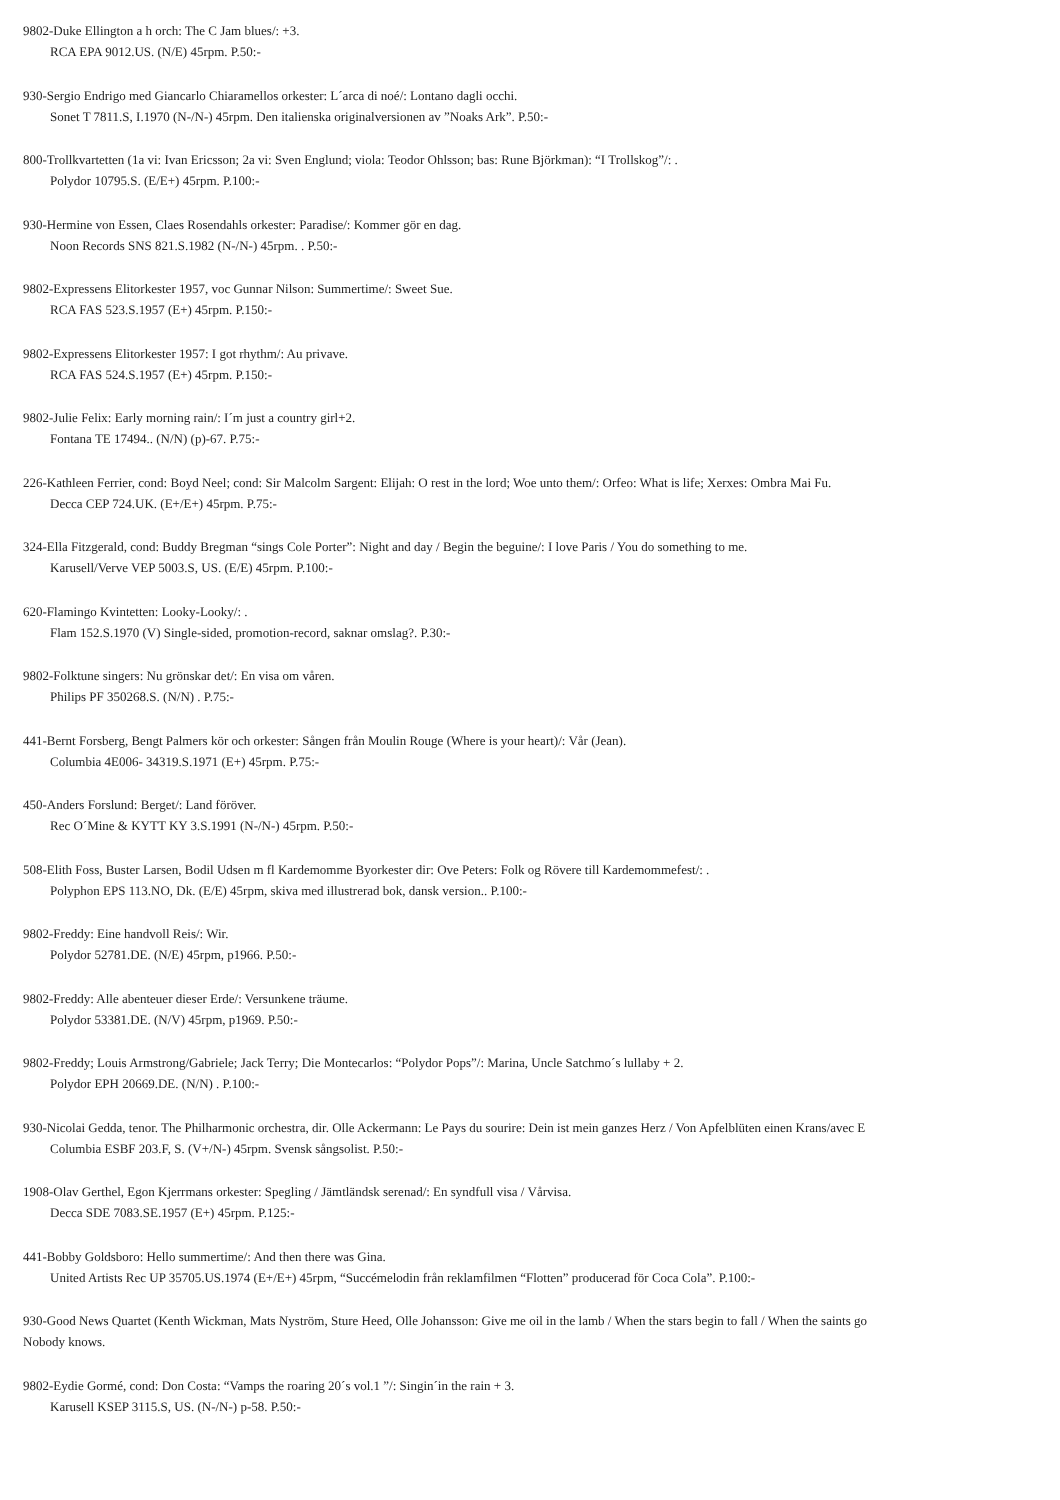9802-Duke Ellington a h orch: The C Jam blues/: +3.
RCA EPA 9012.US. (N/E) 45rpm. P.50:-
930-Sergio Endrigo med Giancarlo Chiaramellos orkester: L´arca di noé/: Lontano dagli occhi.
Sonet T 7811.S, I.1970 (N-/N-) 45rpm. Den italienska originalversionen av ”Noaks Ark”. P.50:-
800-Trollkvartetten (1a vi: Ivan Ericsson; 2a vi: Sven Englund; viola: Teodor Ohlsson; bas: Rune Björkman): “I Trollskog”/: .
Polydor 10795.S. (E/E+) 45rpm. P.100:-
930-Hermine von Essen, Claes Rosendahls orkester: Paradise/: Kommer gör en dag.
Noon Records SNS 821.S.1982 (N-/N-) 45rpm. . P.50:-
9802-Expressens Elitorkester 1957, voc Gunnar Nilson: Summertime/: Sweet Sue.
RCA FAS 523.S.1957 (E+) 45rpm. P.150:-
9802-Expressens Elitorkester 1957: I got rhythm/: Au privave.
RCA FAS 524.S.1957 (E+) 45rpm. P.150:-
9802-Julie Felix: Early morning rain/: I´m just a country girl+2.
Fontana TE 17494.. (N/N) (p)-67. P.75:-
226-Kathleen Ferrier, cond: Boyd Neel; cond: Sir Malcolm Sargent: Elijah: O rest in the lord; Woe unto them/: Orfeo: What is life; Xerxes: Ombra Mai Fu.
Decca CEP 724.UK. (E+/E+) 45rpm. P.75:-
324-Ella Fitzgerald, cond: Buddy Bregman “sings Cole Porter”: Night and day / Begin the beguine/: I love Paris / You do something to me.
Karusell/Verve VEP 5003.S, US. (E/E) 45rpm. P.100:-
620-Flamingo Kvintetten: Looky-Looky/: .
Flam 152.S.1970 (V) Single-sided, promotion-record, saknar omslag?. P.30:-
9802-Folktune singers: Nu grönskar det/: En visa om våren.
Philips PF 350268.S. (N/N) . P.75:-
441-Bernt Forsberg, Bengt Palmers kör och orkester: Sången från Moulin Rouge (Where is your heart)/: Vår (Jean).
Columbia 4E006- 34319.S.1971 (E+) 45rpm. P.75:-
450-Anders Forslund: Berget/: Land föröver.
Rec O´Mine & KYTT KY 3.S.1991 (N-/N-) 45rpm. P.50:-
508-Elith Foss, Buster Larsen, Bodil Udsen m fl Kardemomme Byorkester dir: Ove Peters: Folk og Rövere till Kardemommefest/: .
Polyphon EPS 113.NO, Dk. (E/E) 45rpm, skiva med illustrerad bok, dansk version.. P.100:-
9802-Freddy: Eine handvoll Reis/: Wir.
Polydor 52781.DE. (N/E) 45rpm, p1966. P.50:-
9802-Freddy: Alle abenteuer dieser Erde/: Versunkene träume.
Polydor 53381.DE. (N/V) 45rpm, p1969. P.50:-
9802-Freddy; Louis Armstrong/Gabriele; Jack Terry; Die Montecarlos: “Polydor Pops”/: Marina, Uncle Satchmo´s lullaby + 2.
Polydor EPH 20669.DE. (N/N) . P.100:-
930-Nicolai Gedda, tenor. The Philharmonic orchestra, dir. Olle Ackermann: Le Pays du sourire: Dein ist mein ganzes Herz / Von Apfelblüten einen Krans/avec E
Columbia ESBF 203.F, S. (V+/N-) 45rpm. Svensk sångsolist. P.50:-
1908-Olav Gerthel, Egon Kjerrmans orkester: Spegling / Jämtländsk serenad/: En syndfull visa / Vårvisa.
Decca SDE 7083.SE.1957 (E+) 45rpm. P.125:-
441-Bobby Goldsboro: Hello summertime/: And then there was Gina.
United Artists Rec UP 35705.US.1974 (E+/E+) 45rpm, “Succémelodin från reklamfilmen “Flotten” producerad för Coca Cola”. P.100:-
930-Good News Quartet (Kenth Wickman, Mats Nyström, Sture Heed, Olle Johansson: Give me oil in the lamb / When the stars begin to fall / When the saints go
Nobody knows.
9802-Eydie Gormé, cond: Don Costa: “Vamps the roaring 20´s vol.1 ”/: Singin´in the rain + 3.
Karusell KSEP 3115.S, US. (N-/N-) p-58. P.50:-